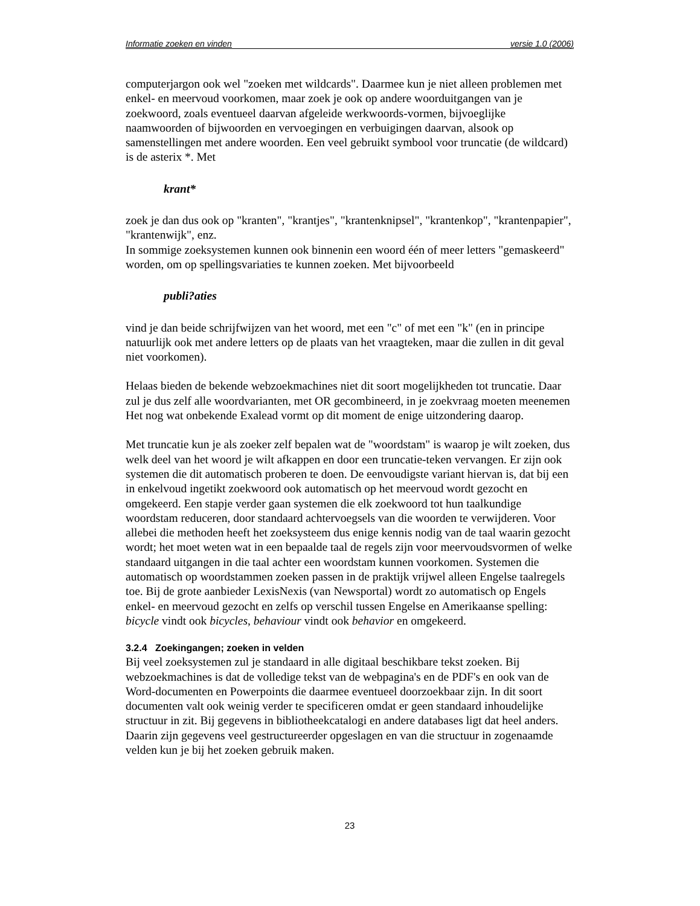Informatie zoeken en vinden versie 1.0 (2006)
computerjargon ook wel "zoeken met wildcards". Daarmee kun je niet alleen problemen met enkel- en meervoud voorkomen, maar zoek je ook op andere woorduitgangen van je zoekwoord, zoals eventueel daarvan afgeleide werkwoords-vormen, bijvoeglijke naamwoorden of bijwoorden en vervoegingen en verbuigingen daarvan, alsook op samenstellingen met andere woorden. Een veel gebruikt symbool voor truncatie (de wildcard) is de asterix *. Met
krant*
zoek je dan dus ook op "kranten", "krantjes", "krantenknipsel", "krantenkop", "krantenpapier", "krantenwijk", enz.
In sommige zoeksystemen kunnen ook binnenin een woord één of meer letters "gemaskeerd" worden, om op spellingsvariaties te kunnen zoeken. Met bijvoorbeeld
publi?aties
vind je dan beide schrijfwijzen van het woord, met een "c" of met een "k" (en in principe natuurlijk ook met andere letters op de plaats van het vraagteken, maar die zullen in dit geval niet voorkomen).
Helaas bieden de bekende webzoekmachines niet dit soort mogelijkheden tot truncatie. Daar zul je dus zelf alle woordvarianten, met OR gecombineerd, in je zoekvraag moeten meenemen Het nog wat onbekende Exalead vormt op dit moment de enige uitzondering daarop.
Met truncatie kun je als zoeker zelf bepalen wat de "woordstam" is waarop je wilt zoeken, dus welk deel van het woord je wilt afkappen en door een truncatie-teken vervangen. Er zijn ook systemen die dit automatisch proberen te doen. De eenvoudigste variant hiervan is, dat bij een in enkelvoud ingetikt zoekwoord ook automatisch op het meervoud wordt gezocht en omgekeerd. Een stapje verder gaan systemen die elk zoekwoord tot hun taalkundige woordstam reduceren, door standaard achtervoegsels van die woorden te verwijderen. Voor allebei die methoden heeft het zoeksysteem dus enige kennis nodig van de taal waarin gezocht wordt; het moet weten wat in een bepaalde taal de regels zijn voor meervoudsvormen of welke standaard uitgangen in die taal achter een woordstam kunnen voorkomen. Systemen die automatisch op woordstammen zoeken passen in de praktijk vrijwel alleen Engelse taalregels toe. Bij de grote aanbieder LexisNexis (van Newsportal) wordt zo automatisch op Engels enkel- en meervoud gezocht en zelfs op verschil tussen Engelse en Amerikaanse spelling: bicycle vindt ook bicycles, behaviour vindt ook behavior en omgekeerd.
3.2.4 Zoekingangen; zoeken in velden
Bij veel zoeksystemen zul je standaard in alle digitaal beschikbare tekst zoeken. Bij webzoekmachines is dat de volledige tekst van de webpagina's en de PDF's en ook van de Word-documenten en Powerpoints die daarmee eventueel doorzoekbaar zijn. In dit soort documenten valt ook weinig verder te specificeren omdat er geen standaard inhoudelijke structuur in zit. Bij gegevens in bibliotheekcatalogi en andere databases ligt dat heel anders. Daarin zijn gegevens veel gestructureerder opgeslagen en van die structuur in zogenaamde velden kun je bij het zoeken gebruik maken.
23